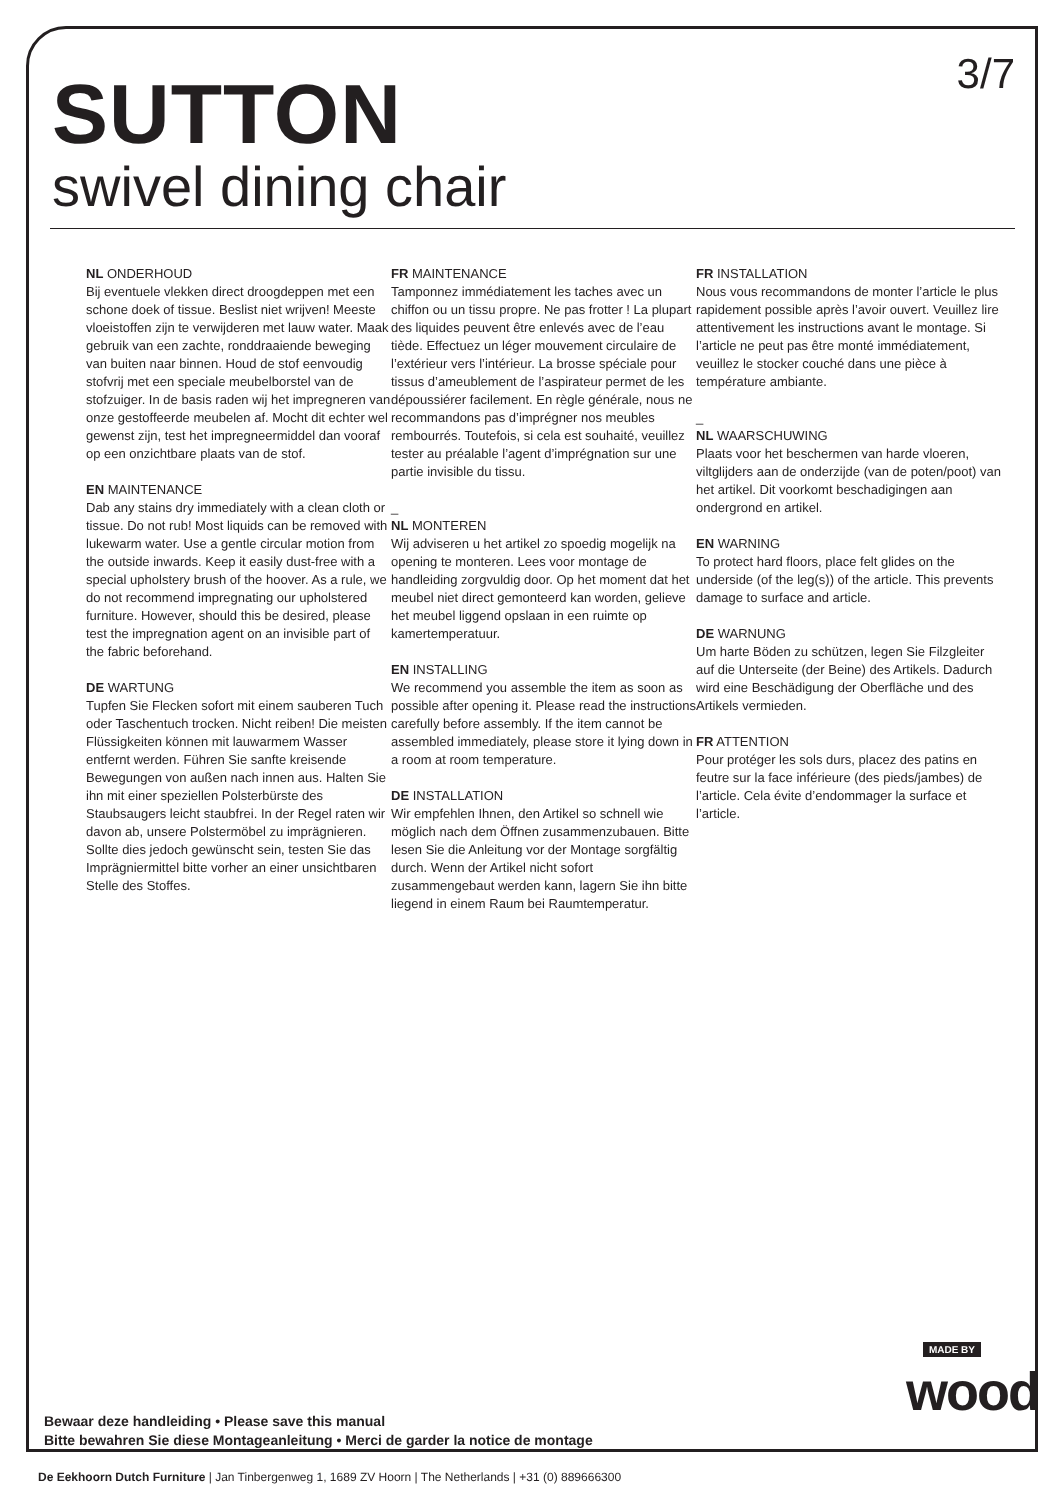3/7
SUTTON
swivel dining chair
NL ONDERHOUD
Bij eventuele vlekken direct droogdeppen met een schone doek of tissue. Beslist niet wrijven! Meeste vloeistoffen zijn te verwijderen met lauw water. Maak gebruik van een zachte, ronddraaiende beweging van buiten naar binnen. Houd de stof eenvoudig stofvrij met een speciale meubelborstel van de stofzuiger. In de basis raden wij het impregneren van onze gestoffeerde meubelen af. Mocht dit echter wel gewenst zijn, test het impregneermiddel dan vooraf op een onzichtbare plaats van de stof.
EN MAINTENANCE
Dab any stains dry immediately with a clean cloth or tissue. Do not rub! Most liquids can be removed with lukewarm water. Use a gentle circular motion from the outside inwards. Keep it easily dust-free with a special upholstery brush of the hoover. As a rule, we do not recommend impregnating our upholstered furniture. However, should this be desired, please test the impregnation agent on an invisible part of the fabric beforehand.
DE WARTUNG
Tupfen Sie Flecken sofort mit einem sauberen Tuch oder Taschentuch trocken. Nicht reiben! Die meisten Flüssigkeiten können mit lauwarmem Wasser entfernt werden. Führen Sie sanfte kreisende Bewegungen von außen nach innen aus. Halten Sie ihn mit einer speziellen Polsterbürste des Staubsaugers leicht staubfrei. In der Regel raten wir davon ab, unsere Polstermöbel zu imprägnieren. Sollte dies jedoch gewünscht sein, testen Sie das Imprägniermittel bitte vorher an einer unsichtbaren Stelle des Stoffes.
FR MAINTENANCE
Tamponnez immédiatement les taches avec un chiffon ou un tissu propre. Ne pas frotter ! La plupart des liquides peuvent être enlevés avec de l’eau tiède. Effectuez un léger mouvement circulaire de l’extérieur vers l’intérieur. La brosse spéciale pour tissus d’ameublement de l’aspirateur permet de les dépoussiérer facilement. En règle générale, nous ne recommandons pas d’imprégner nos meubles rembourrés. Toutefois, si cela est souhaité, veuillez tester au préalable l’agent d’imprégnation sur une partie invisible du tissu.
_
NL MONTEREN
Wij adviseren u het artikel zo spoedig mogelijk na opening te monteren. Lees voor montage de handleiding zorgvuldig door. Op het moment dat het meubel niet direct gemonteerd kan worden, gelieve het meubel liggend opslaan in een ruimte op kamertemperatuur.
EN INSTALLING
We recommend you assemble the item as soon as possible after opening it. Please read the instructions carefully before assembly. If the item cannot be assembled immediately, please store it lying down in a room at room temperature.
DE INSTALLATION
Wir empfehlen Ihnen, den Artikel so schnell wie möglich nach dem Öffnen zusammenzubauen. Bitte lesen Sie die Anleitung vor der Montage sorgfältig durch. Wenn der Artikel nicht sofort zusammengebaut werden kann, lagern Sie ihn bitte liegend in einem Raum bei Raumtemperatur.
FR INSTALLATION
Nous vous recommandons de monter l’article le plus rapidement possible après l’avoir ouvert. Veuillez lire attentivement les instructions avant le montage. Si l’article ne peut pas être monté immédiatement, veuillez le stocker couché dans une pièce à température ambiante.
_
NL WAARSCHUWING
Plaats voor het beschermen van harde vloeren, viltglijders aan de onderzijde (van de poten/poot) van het artikel. Dit voorkomt beschadigingen aan ondergrond en artikel.
EN WARNING
To protect hard floors, place felt glides on the underside (of the leg(s)) of the article. This prevents damage to surface and article.
DE WARNUNG
Um harte Böden zu schützen, legen Sie Filzgleiter auf die Unterseite (der Beine) des Artikels. Dadurch wird eine Beschädigung der Oberfläche und des Artikels vermieden.
FR ATTENTION
Pour protéger les sols durs, placez des patins en feutre sur la face inférieure (des pieds/jambes) de l’article. Cela évite d’endommager la surface et l’article.
Bewaar deze handleiding • Please save this manual
Bitte bewahren Sie diese Montageanleitung • Merci de garder la notice de montage
MADE BY
wood
De Eekhoorn Dutch Furniture | Jan Tinbergenweg 1, 1689 ZV Hoorn | The Netherlands | +31 (0) 889666300